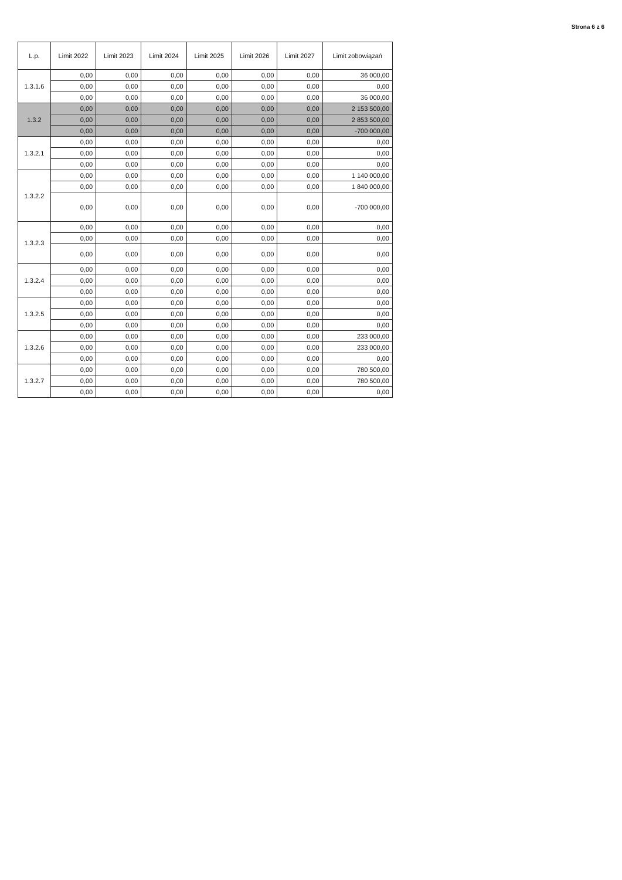Strona 6 z 6
| L.p. | Limit 2022 | Limit 2023 | Limit 2024 | Limit 2025 | Limit 2026 | Limit 2027 | Limit zobowiązań |
| --- | --- | --- | --- | --- | --- | --- | --- |
| 1.3.1.6 | 0,00 | 0,00 | 0,00 | 0,00 | 0,00 | 0,00 | 36 000,00 |
| | 0,00 | 0,00 | 0,00 | 0,00 | 0,00 | 0,00 | 0,00 |
| | 0,00 | 0,00 | 0,00 | 0,00 | 0,00 | 0,00 | 36 000,00 |
| 1.3.2 | 0,00 | 0,00 | 0,00 | 0,00 | 0,00 | 0,00 | 2 153 500,00 |
| | 0,00 | 0,00 | 0,00 | 0,00 | 0,00 | 0,00 | 2 853 500,00 |
| | 0,00 | 0,00 | 0,00 | 0,00 | 0,00 | 0,00 | -700 000,00 |
| 1.3.2.1 | 0,00 | 0,00 | 0,00 | 0,00 | 0,00 | 0,00 | 0,00 |
| | 0,00 | 0,00 | 0,00 | 0,00 | 0,00 | 0,00 | 0,00 |
| | 0,00 | 0,00 | 0,00 | 0,00 | 0,00 | 0,00 | 0,00 |
| 1.3.2.2 | 0,00 | 0,00 | 0,00 | 0,00 | 0,00 | 0,00 | 1 140 000,00 |
| | 0,00 | 0,00 | 0,00 | 0,00 | 0,00 | 0,00 | 1 840 000,00 |
| | 0,00 | 0,00 | 0,00 | 0,00 | 0,00 | 0,00 | -700 000,00 |
| 1.3.2.3 | 0,00 | 0,00 | 0,00 | 0,00 | 0,00 | 0,00 | 0,00 |
| | 0,00 | 0,00 | 0,00 | 0,00 | 0,00 | 0,00 | 0,00 |
| | 0,00 | 0,00 | 0,00 | 0,00 | 0,00 | 0,00 | 0,00 |
| 1.3.2.4 | 0,00 | 0,00 | 0,00 | 0,00 | 0,00 | 0,00 | 0,00 |
| | 0,00 | 0,00 | 0,00 | 0,00 | 0,00 | 0,00 | 0,00 |
| | 0,00 | 0,00 | 0,00 | 0,00 | 0,00 | 0,00 | 0,00 |
| 1.3.2.5 | 0,00 | 0,00 | 0,00 | 0,00 | 0,00 | 0,00 | 0,00 |
| | 0,00 | 0,00 | 0,00 | 0,00 | 0,00 | 0,00 | 0,00 |
| | 0,00 | 0,00 | 0,00 | 0,00 | 0,00 | 0,00 | 0,00 |
| 1.3.2.6 | 0,00 | 0,00 | 0,00 | 0,00 | 0,00 | 0,00 | 233 000,00 |
| | 0,00 | 0,00 | 0,00 | 0,00 | 0,00 | 0,00 | 233 000,00 |
| | 0,00 | 0,00 | 0,00 | 0,00 | 0,00 | 0,00 | 0,00 |
| 1.3.2.7 | 0,00 | 0,00 | 0,00 | 0,00 | 0,00 | 0,00 | 780 500,00 |
| | 0,00 | 0,00 | 0,00 | 0,00 | 0,00 | 0,00 | 780 500,00 |
| | 0,00 | 0,00 | 0,00 | 0,00 | 0,00 | 0,00 | 0,00 |